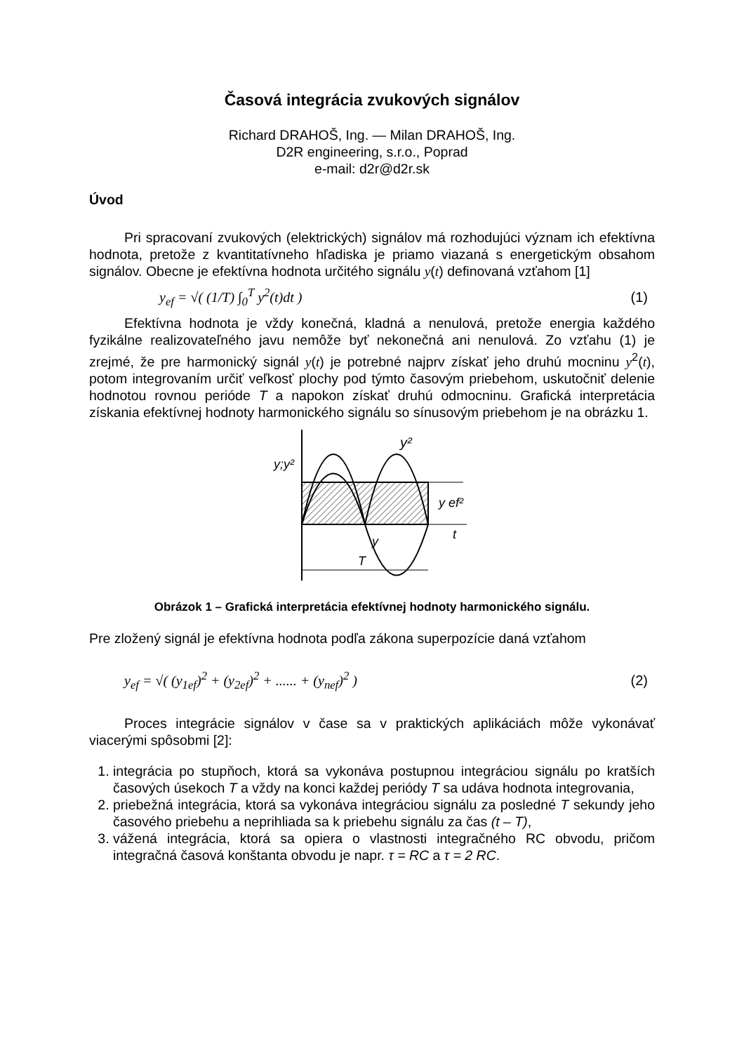Časová integrácia zvukových signálov
Richard DRAHOŠ, Ing. — Milan DRAHOŠ, Ing.
D2R engineering, s.r.o., Poprad
e-mail: d2r@d2r.sk
Úvod
Pri spracovaní zvukových (elektrických) signálov má rozhodujúci význam ich efektívna hodnota, pretože z kvantitatívneho hľadiska je priamo viazaná s energetickým obsahom signálov. Obecne je efektívna hodnota určitého signálu y(t) definovaná vzťahom [1]
y<sub>ef</sub> = √( (1/T) ∫<sub>0</sub><sup>T</sup> y<sup>2</sup>(t)dt ) (1)
Efektívna hodnota je vždy konečná, kladná a nenulová, pretože energia každého fyzikálne realizovateľného javu nemôže byť nekonečná ani nenulová. Zo vzťahu (1) je zrejmé, že pre harmonický signál y(t) je potrebné najprv získať jeho druhú mocninu y<sup>2</sup>(t), potom integrovaním určiť veľkosť plochy pod týmto časovým priebehom, uskutočniť delenie hodnotou rovnou perióde T a napokon získať druhú odmocninu. Grafická interpretácia získania efektívnej hodnoty harmonického signálu so sínusovým priebehom je na obrázku 1.
y;y²
y²
y ef²
t
y
T
Obrázok 1 – Grafická interpretácia efektívnej hodnoty harmonického signálu.
Pre zložený signál je efektívna hodnota podľa zákona superpozície daná vzťahom
y<sub>ef</sub> = √( (y<sub>1ef</sub>)<sup>2</sup> + (y<sub>2ef</sub>)<sup>2</sup> + ...... + (y<sub>nef</sub>)<sup>2</sup> ) (2)
Proces integrácie signálov v čase sa v praktických aplikáciách môže vykonávať viacerými spôsobmi [2]:
1. integrácia po stupňoch, ktorá sa vykonáva postupnou integráciou signálu po kratších časových úsekoch T a vždy na konci každej periódy T sa udáva hodnota integrovania,
2. priebežná integrácia, ktorá sa vykonáva integráciou signálu za posledné T sekundy jeho časového priebehu a neprihliada sa k priebehu signálu za čas (t – T),
3. vážená integrácia, ktorá sa opiera o vlastnosti integračného RC obvodu, pričom integračná časová konštanta obvodu je napr. τ = RC a τ = 2 RC.